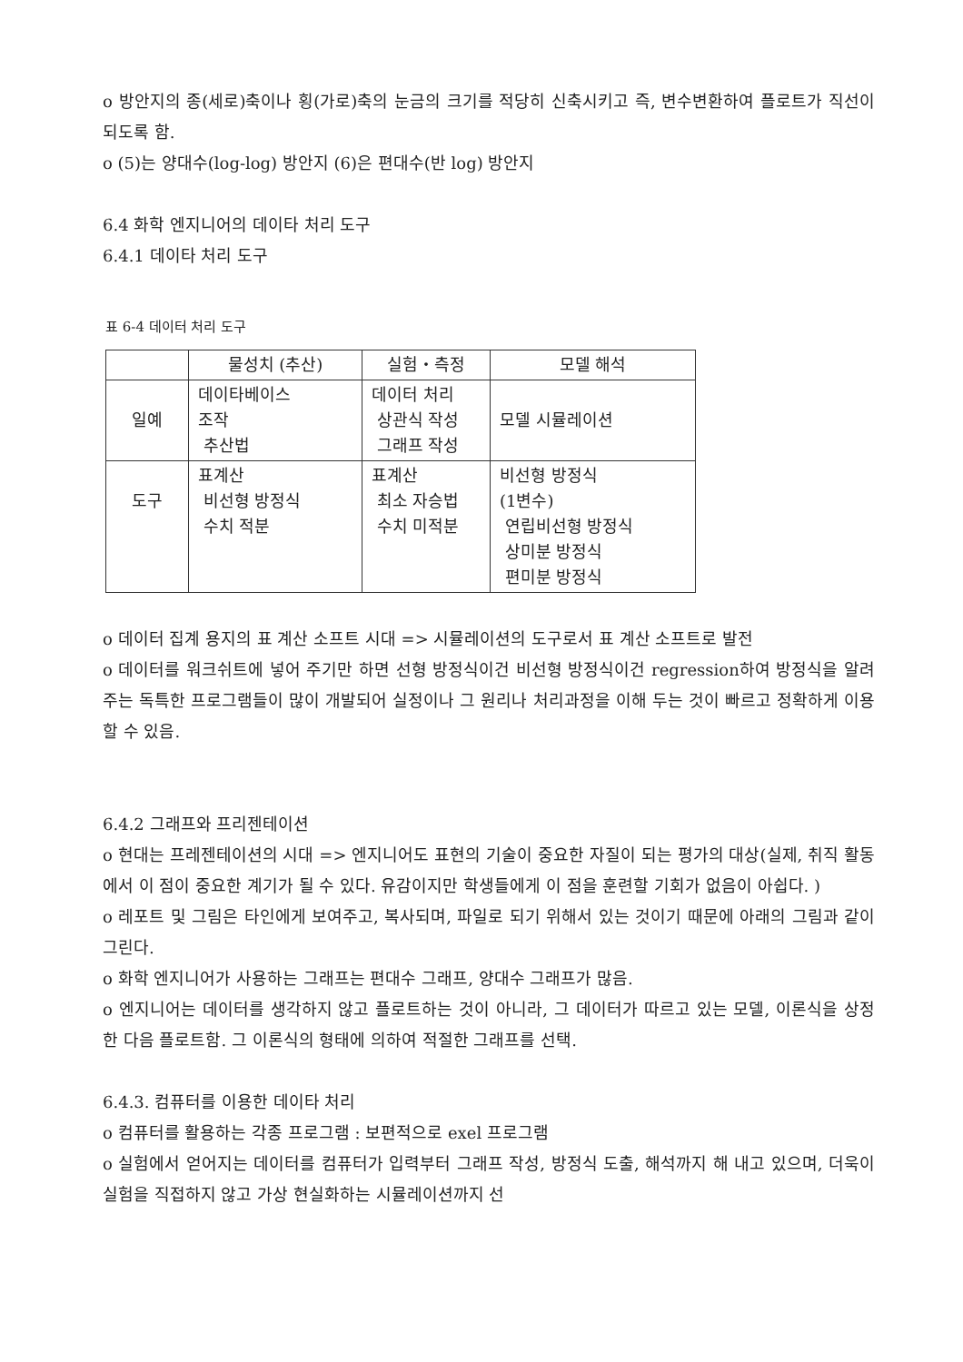o 방안지의 종(세로)축이나 횡(가로)축의 눈금의 크기를 적당히 신축시키고 즉, 변수변환하여 플로트가 직선이 되도록 함.
o (5)는 양대수(log-log) 방안지 (6)은 편대수(반 log) 방안지
6.4 화학 엔지니어의 데이타 처리 도구
6.4.1 데이타 처리 도구
표 6-4 데이터 처리 도구
| | 물성치 (추산) | 실험・측정 | 모델 해석 |
| 일예 | 데이타베이스 조작 추산법 | 데이터 처리 상관식 작성 그래프 작성 | 모델 시뮬레이션 |
| 도구 | 표계산 비선형 방정식 수치 적분 | 표계산 최소 자승법 수치 미적분 | 비선형 방정식 (1변수) 연립비선형 방정식 상미분 방정식 편미분 방정식 |
o 데이터 집계 용지의 표 계산 소프트 시대 => 시뮬레이션의 도구로서 표 계산 소프트로 발전
o 데이터를 워크쉬트에 넣어 주기만 하면 선형 방정식이건 비선형 방정식이건 regression하여 방정식을 알려주는 독특한 프로그램들이 많이 개발되어 실정이나 그 원리나 처리과정을 이해 두는 것이 빠르고 정확하게 이용할 수 있음.
6.4.2 그래프와 프리젠테이션
o 현대는 프레젠테이션의 시대 => 엔지니어도 표현의 기술이 중요한 자질이 되는 평가의 대상(실제, 취직 활동에서 이 점이 중요한 계기가 될 수 있다. 유감이지만 학생들에게 이 점을 훈련할 기회가 없음이 아쉽다. )
o 레포트 및 그림은 타인에게 보여주고, 복사되며, 파일로 되기 위해서 있는 것이기 때문에 아래의 그림과 같이 그린다.
o 화학 엔지니어가 사용하는 그래프는 편대수 그래프, 양대수 그래프가 많음.
o 엔지니어는 데이터를 생각하지 않고 플로트하는 것이 아니라, 그 데이터가 따르고 있는 모델, 이론식을 상정한 다음 플로트함. 그 이론식의 형태에 의하여 적절한 그래프를 선택.
6.4.3. 컴퓨터를 이용한 데이타 처리
o 컴퓨터를 활용하는 각종 프로그램 : 보편적으로 exel 프로그램
o 실험에서 얻어지는 데이터를 컴퓨터가 입력부터 그래프 작성, 방정식 도출, 해석까지 해 내고 있으며, 더욱이 실험을 직접하지 않고 가상 현실화하는 시뮬레이션까지 선